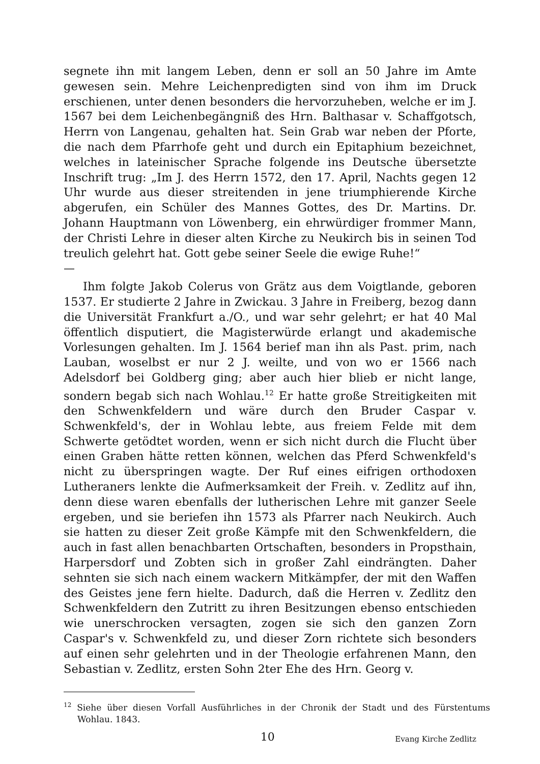segnete ihn mit langem Leben, denn er soll an 50 Jahre im Amte gewesen sein. Mehre Leichenpredigten sind von ihm im Druck erschienen, unter denen besonders die hervorzuheben, welche er im J. 1567 bei dem Leichenbegängniß des Hrn. Balthasar v. Schaffgotsch, Herrn von Langenau, gehalten hat. Sein Grab war neben der Pforte, die nach dem Pfarrhofe geht und durch ein Epitaphium bezeichnet, welches in lateinischer Sprache folgende ins Deutsche übersetzte Inschrift trug: „Im J. des Herrn 1572, den 17. April, Nachts gegen 12 Uhr wurde aus dieser streitenden in jene triumphierende Kirche abgerufen, ein Schüler des Mannes Gottes, des Dr. Martins. Dr. Johann Hauptmann von Löwenberg, ein ehrwürdiger frommer Mann, der Christi Lehre in dieser alten Kirche zu Neukirch bis in seinen Tod treulich gelehrt hat. Gott gebe seiner Seele die ewige Ruhe!“
—
Ihm folgte Jakob Colerus von Grätz aus dem Voigtlande, geboren 1537. Er studierte 2 Jahre in Zwickau. 3 Jahre in Freiberg, bezog dann die Universität Frankfurt a./O., und war sehr gelehrt; er hat 40 Mal öffentlich disputiert, die Magisterwürde erlangt und akademische Vorlesungen gehalten. Im J. 1564 berief man ihn als Past. prim, nach Lauban, woselbst er nur 2 J. weilte, und von wo er 1566 nach Adelsdorf bei Goldberg ging; aber auch hier blieb er nicht lange, sondern begab sich nach Wohlau.<sup>12</sup> Er hatte große Streitigkeiten mit den Schwenkfeldern und wäre durch den Bruder Caspar v. Schwenkfeld's, der in Wohlau lebte, aus freiem Felde mit dem Schwerte getödtet worden, wenn er sich nicht durch die Flucht über einen Graben hätte retten können, welchen das Pferd Schwenkfeld's nicht zu überspringen wagte. Der Ruf eines eifrigen orthodoxen Lutheraners lenkte die Aufmerksamkeit der Freih. v. Zedlitz auf ihn, denn diese waren ebenfalls der lutherischen Lehre mit ganzer Seele ergeben, und sie beriefen ihn 1573 als Pfarrer nach Neukirch. Auch sie hatten zu dieser Zeit große Kämpfe mit den Schwenkfeldern, die auch in fast allen benachbarten Ortschaften, besonders in Propsthain, Harpersdorf und Zobten sich in großer Zahl eindrängten. Daher sehnten sie sich nach einem wackern Mitkämpfer, der mit den Waffen des Geistes jene fern hielte. Dadurch, daß die Herren v. Zedlitz den Schwenkfeldern den Zutritt zu ihren Besitzungen ebenso entschieden wie unerschrocken versagten, zogen sie sich den ganzen Zorn Caspar's v. Schwenkfeld zu, und dieser Zorn richtete sich besonders auf einen sehr gelehrten und in der Theologie erfahrenen Mann, den Sebastian v. Zedlitz, ersten Sohn 2ter Ehe des Hrn. Georg v.
<sup>12</sup> Siehe über diesen Vorfall Ausführliches in der Chronik der Stadt und des Fürstentums Wohlau. 1843.
10
Evang Kirche Zedlitz